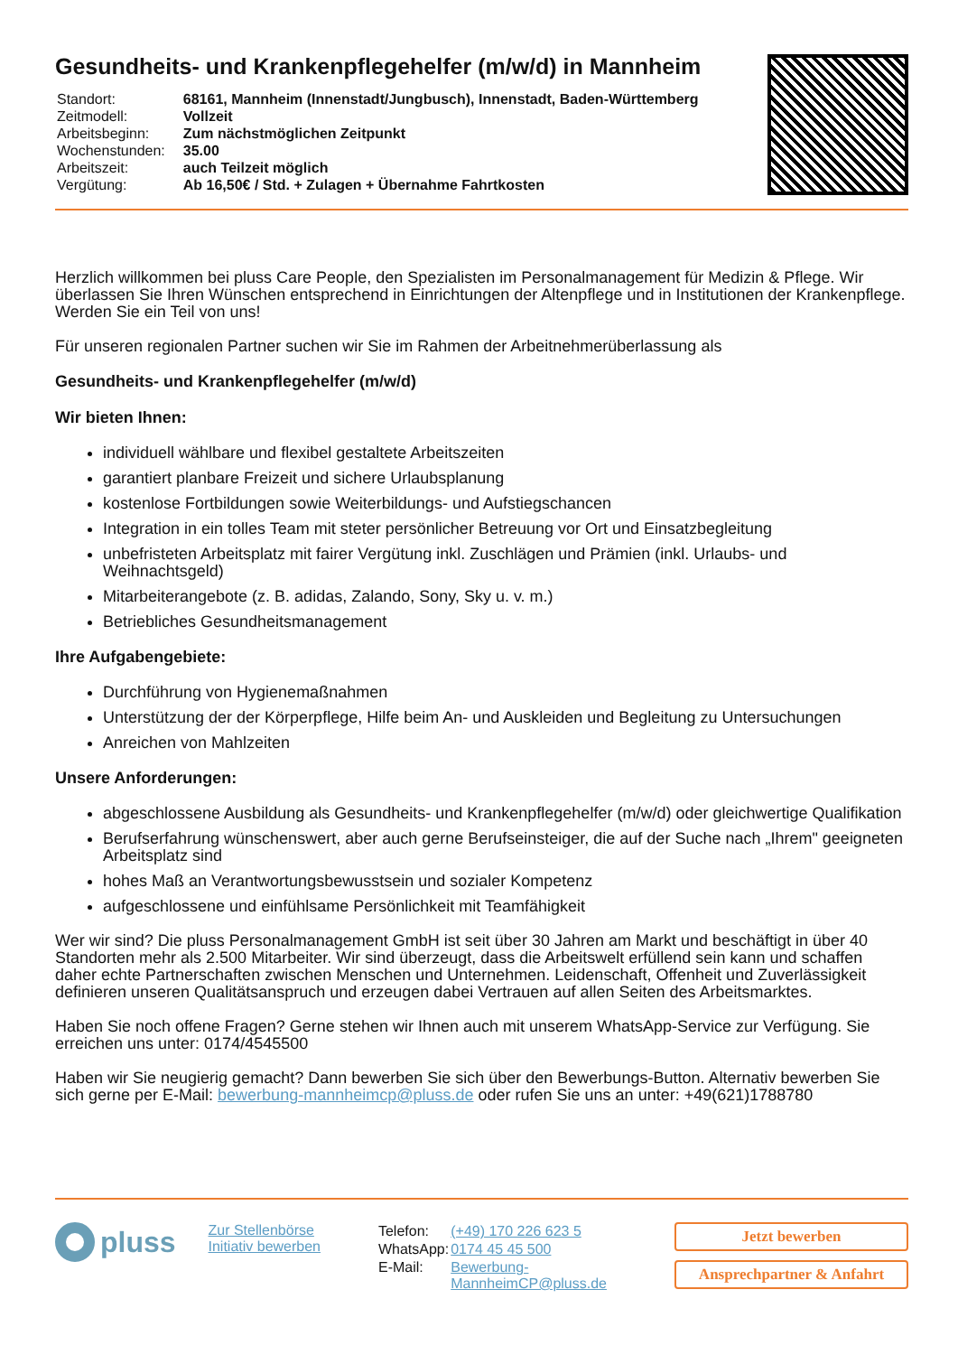Gesundheits- und Krankenpflegehelfer (m/w/d) in Mannheim
| Standort: | 68161, Mannheim (Innenstadt/Jungbusch), Innenstadt, Baden-Württemberg |
| Zeitmodell: | Vollzeit |
| Arbeitsbeginn: | Zum nächstmöglichen Zeitpunkt |
| Wochenstunden: | 35.00 |
| Arbeitszeit: | auch Teilzeit möglich |
| Vergütung: | Ab 16,50€ / Std. + Zulagen + Übernahme Fahrtkosten |
Herzlich willkommen bei pluss Care People, den Spezialisten im Personalmanagement für Medizin & Pflege. Wir überlassen Sie Ihren Wünschen entsprechend in Einrichtungen der Altenpflege und in Institutionen der Krankenpflege. Werden Sie ein Teil von uns!
Für unseren regionalen Partner suchen wir Sie im Rahmen der Arbeitnehmerüberlassung als
Gesundheits- und Krankenpflegehelfer (m/w/d)
Wir bieten Ihnen:
individuell wählbare und flexibel gestaltete Arbeitszeiten
garantiert planbare Freizeit und sichere Urlaubsplanung
kostenlose Fortbildungen sowie Weiterbildungs- und Aufstiegschancen
Integration in ein tolles Team mit steter persönlicher Betreuung vor Ort und Einsatzbegleitung
unbefristeten Arbeitsplatz mit fairer Vergütung inkl. Zuschlägen und Prämien (inkl. Urlaubs- und Weihnachtsgeld)
Mitarbeiterangebote (z. B. adidas, Zalando, Sony, Sky u. v. m.)
Betriebliches Gesundheitsmanagement
Ihre Aufgabengebiete:
Durchführung von Hygienemaßnahmen
Unterstützung der der Körperpflege, Hilfe beim An- und Auskleiden und Begleitung zu Untersuchungen
Anreichen von Mahlzeiten
Unsere Anforderungen:
abgeschlossene Ausbildung als Gesundheits- und Krankenpflegehelfer (m/w/d) oder gleichwertige Qualifikation
Berufserfahrung wünschenswert, aber auch gerne Berufseinsteiger, die auf der Suche nach „Ihrem" geeigneten Arbeitsplatz sind
hohes Maß an Verantwortungsbewusstsein und sozialer Kompetenz
aufgeschlossene und einfühlsame Persönlichkeit mit Teamfähigkeit
Wer wir sind? Die pluss Personalmanagement GmbH ist seit über 30 Jahren am Markt und beschäftigt in über 40 Standorten mehr als 2.500 Mitarbeiter. Wir sind überzeugt, dass die Arbeitswelt erfüllend sein kann und schaffen daher echte Partnerschaften zwischen Menschen und Unternehmen. Leidenschaft, Offenheit und Zuverlässigkeit definieren unseren Qualitätsanspruch und erzeugen dabei Vertrauen auf allen Seiten des Arbeitsmarktes.
Haben Sie noch offene Fragen? Gerne stehen wir Ihnen auch mit unserem WhatsApp-Service zur Verfügung. Sie erreichen uns unter: 0174/4545500
Haben wir Sie neugierig gemacht? Dann bewerben Sie sich über den Bewerbungs-Button. Alternativ bewerben Sie sich gerne per E-Mail: bewerbung-mannheimcp@pluss.de oder rufen Sie uns an unter: +49(621)1788780
pluss
Zur Stellenbörse
Initiativ bewerben
| Telefon: | (+49) 170 226 623 5 |
| WhatsApp: | 0174 45 45 500 |
| E-Mail: | Bewerbung-MannheimCP@pluss.de |
Jetzt bewerben
Ansprechpartner & Anfahrt